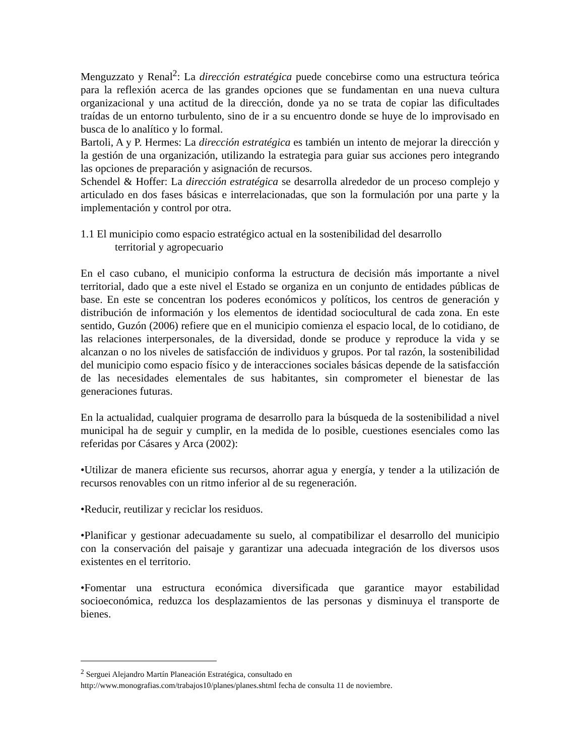Menguzzato y Renal<sup>2</sup>: La dirección estratégica puede concebirse como una estructura teórica para la reflexión acerca de las grandes opciones que se fundamentan en una nueva cultura organizacional y una actitud de la dirección, donde ya no se trata de copiar las dificultades traídas de un entorno turbulento, sino de ir a su encuentro donde se huye de lo improvisado en busca de lo analítico y lo formal.
Bartoli, A y P. Hermes: La dirección estratégica es también un intento de mejorar la dirección y la gestión de una organización, utilizando la estrategia para guiar sus acciones pero integrando las opciones de preparación y asignación de recursos.
Schendel & Hoffer: La dirección estratégica se desarrolla alrededor de un proceso complejo y articulado en dos fases básicas e interrelacionadas, que son la formulación por una parte y la implementación y control por otra.
1.1 El municipio como espacio estratégico actual en la sostenibilidad del desarrollo
territorial y agropecuario
En el caso cubano, el municipio conforma la estructura de decisión más importante a nivel territorial, dado que a este nivel el Estado se organiza en un conjunto de entidades públicas de base. En este se concentran los poderes económicos y políticos, los centros de generación y distribución de información y los elementos de identidad sociocultural de cada zona. En este sentido, Guzón (2006) refiere que en el municipio comienza el espacio local, de lo cotidiano, de las relaciones interpersonales, de la diversidad, donde se produce y reproduce la vida y se alcanzan o no los niveles de satisfacción de individuos y grupos. Por tal razón, la sostenibilidad del municipio como espacio físico y de interacciones sociales básicas depende de la satisfacción de las necesidades elementales de sus habitantes, sin comprometer el bienestar de las generaciones futuras.
En la actualidad, cualquier programa de desarrollo para la búsqueda de la sostenibilidad a nivel municipal ha de seguir y cumplir, en la medida de lo posible, cuestiones esenciales como las referidas por Cásares y Arca (2002):
•Utilizar de manera eficiente sus recursos, ahorrar agua y energía, y tender a la utilización de recursos renovables con un ritmo inferior al de su regeneración.
•Reducir, reutilizar y reciclar los residuos.
•Planificar y gestionar adecuadamente su suelo, al compatibilizar el desarrollo del municipio con la conservación del paisaje y garantizar una adecuada integración de los diversos usos existentes en el territorio.
•Fomentar una estructura económica diversificada que garantice mayor estabilidad socioeconómica, reduzca los desplazamientos de las personas y disminuya el transporte de bienes.
<sup>2</sup> Serguei Alejandro Martín Planeación Estratégica, consultado en
http://www.monografias.com/trabajos10/planes/planes.shtml fecha de consulta 11 de noviembre.